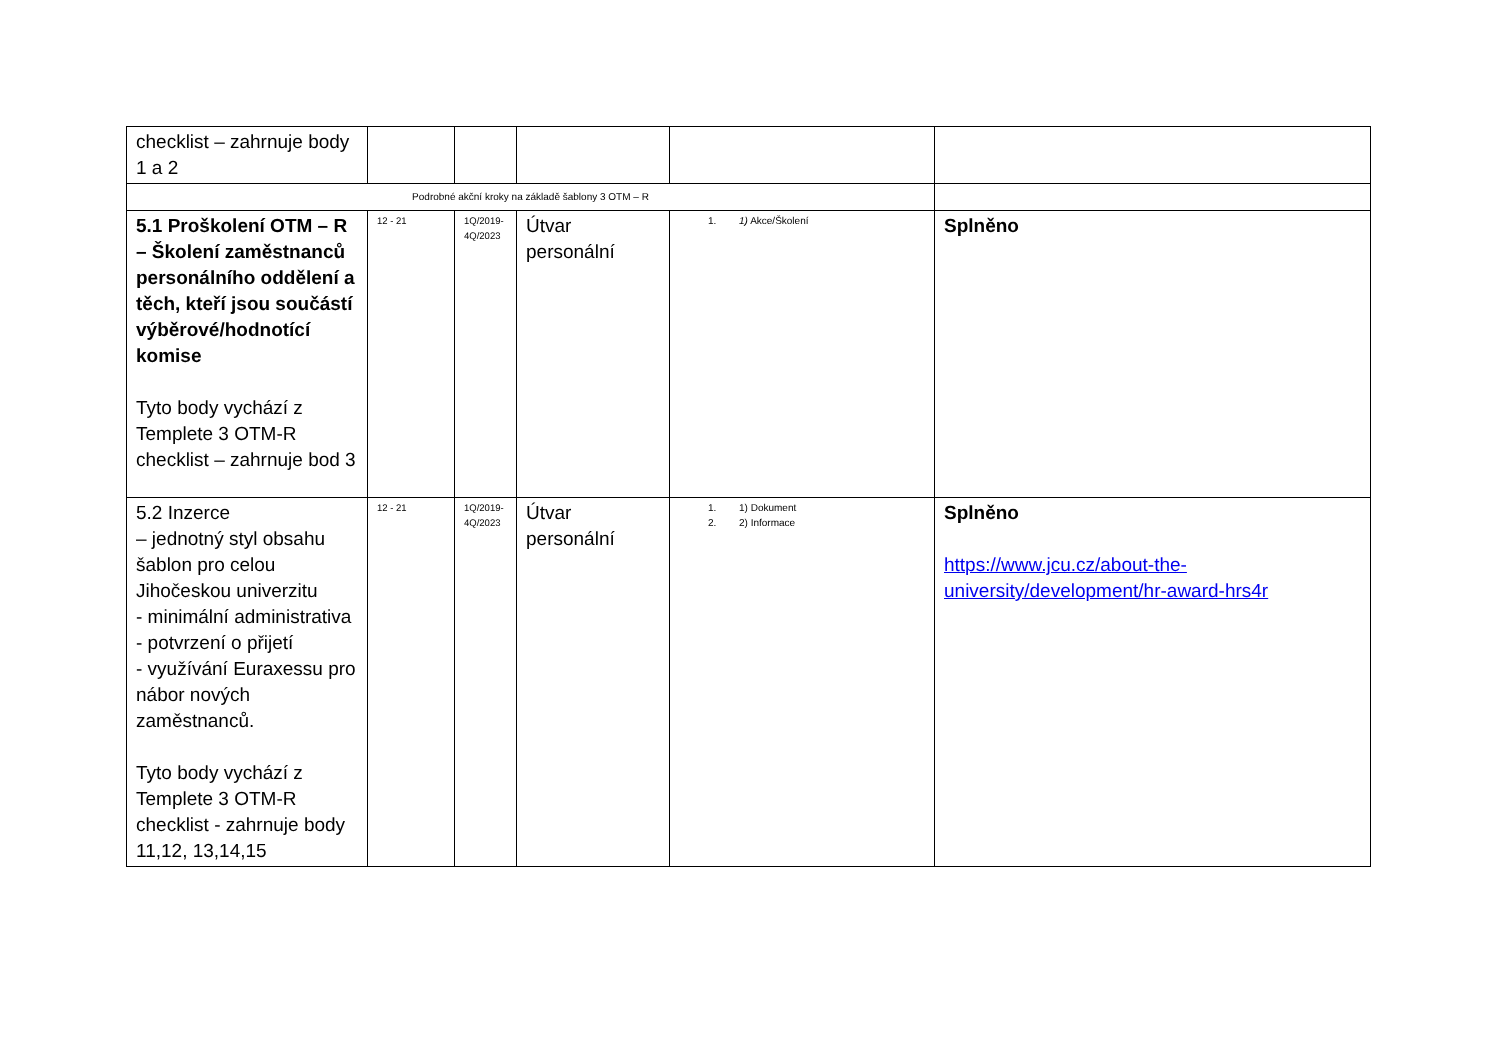| checklist – zahrnuje body 1 a 2 | | | | | |
| Podrobné akční kroky na základě šablony 3 OTM – R | | | | | |
| 5.1 Proškolení OTM – R – Školení zaměstnanců personálního oddělení a těch, kteří jsou součástí výběrové/hodnotící komise Tyto body vychází z Templete 3 OTM-R checklist – zahrnuje bod 3 | 12 - 21 | 1Q/2019- 4Q/2023 | Útvar personální | 1. 1) Akce/Školení | Splněno |
| 5.2 Inzerce – jednotný styl obsahu šablon pro celou Jihočeskou univerzitu - minimální administrativa - potvrzení o přijetí - využívání Euraxessu pro nábor nových zaměstnanců. Tyto body vychází z Templete 3 OTM-R checklist - zahrnuje body 11,12, 13,14,15 | 12 - 21 | 1Q/2019- 4Q/2023 | Útvar personální | 1. 1) Dokument 2. 2) Informace | Splněno https://www.jcu.cz/about-the-university/development/hr-award-hrs4r |